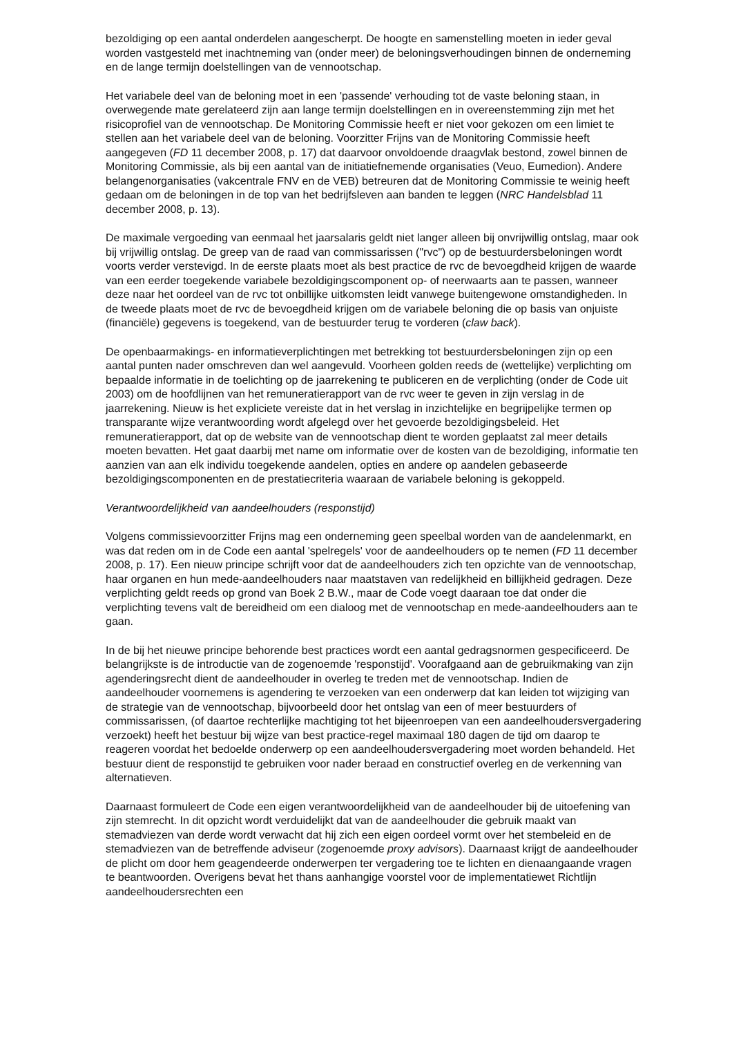bezoldiging op een aantal onderdelen aangescherpt. De hoogte en samenstelling moeten in ieder geval worden vastgesteld met inachtneming van (onder meer) de beloningsverhoudingen binnen de onderneming en de lange termijn doelstellingen van de vennootschap.
Het variabele deel van de beloning moet in een 'passende' verhouding tot de vaste beloning staan, in overwegende mate gerelateerd zijn aan lange termijn doelstellingen en in overeenstemming zijn met het risicoprofiel van de vennootschap. De Monitoring Commissie heeft er niet voor gekozen om een limiet te stellen aan het variabele deel van de beloning. Voorzitter Frijns van de Monitoring Commissie heeft aangegeven (FD 11 december 2008, p. 17) dat daarvoor onvoldoende draagvlak bestond, zowel binnen de Monitoring Commissie, als bij een aantal van de initiatiefnemende organisaties (Veuo, Eumedion). Andere belangenorganisaties (vakcentrale FNV en de VEB) betreuren dat de Monitoring Commissie te weinig heeft gedaan om de beloningen in de top van het bedrijfsleven aan banden te leggen (NRC Handelsblad 11 december 2008, p. 13).
De maximale vergoeding van eenmaal het jaarsalaris geldt niet langer alleen bij onvrijwillig ontslag, maar ook bij vrijwillig ontslag. De greep van de raad van commissarissen ("rvc") op de bestuurdersbeloningen wordt voorts verder verstevigd. In de eerste plaats moet als best practice de rvc de bevoegdheid krijgen de waarde van een eerder toegekende variabele bezoldigingscomponent op- of neerwaarts aan te passen, wanneer deze naar het oordeel van de rvc tot onbillijke uitkomsten leidt vanwege buitengewone omstandigheden. In de tweede plaats moet de rvc de bevoegdheid krijgen om de variabele beloning die op basis van onjuiste (financiële) gegevens is toegekend, van de bestuurder terug te vorderen (claw back).
De openbaarmakings- en informatieverplichtingen met betrekking tot bestuurdersbeloningen zijn op een aantal punten nader omschreven dan wel aangevuld. Voorheen golden reeds de (wettelijke) verplichting om bepaalde informatie in de toelichting op de jaarrekening te publiceren en de verplichting (onder de Code uit 2003) om de hoofdlijnen van het remuneratierapport van de rvc weer te geven in zijn verslag in de jaarrekening. Nieuw is het expliciete vereiste dat in het verslag in inzichtelijke en begrijpelijke termen op transparante wijze verantwoording wordt afgelegd over het gevoerde bezoldigingsbeleid. Het remuneratierapport, dat op de website van de vennootschap dient te worden geplaatst zal meer details moeten bevatten. Het gaat daarbij met name om informatie over de kosten van de bezoldiging, informatie ten aanzien van aan elk individu toegekende aandelen, opties en andere op aandelen gebaseerde bezoldigingscomponenten en de prestatiecriteria waaraan de variabele beloning is gekoppeld.
Verantwoordelijkheid van aandeelhouders (responstijd)
Volgens commissievoorzitter Frijns mag een onderneming geen speelbal worden van de aandelenmarkt, en was dat reden om in de Code een aantal 'spelregels' voor de aandeelhouders op te nemen (FD 11 december 2008, p. 17). Een nieuw principe schrijft voor dat de aandeelhouders zich ten opzichte van de vennootschap, haar organen en hun mede-aandeelhouders naar maatstaven van redelijkheid en billijkheid gedragen. Deze verplichting geldt reeds op grond van Boek 2 B.W., maar de Code voegt daaraan toe dat onder die verplichting tevens valt de bereidheid om een dialoog met de vennootschap en mede-aandeelhouders aan te gaan.
In de bij het nieuwe principe behorende best practices wordt een aantal gedragsnormen gespecificeerd. De belangrijkste is de introductie van de zogenoemde 'responstijd'. Voorafgaand aan de gebruikmaking van zijn agenderingsrecht dient de aandeelhouder in overleg te treden met de vennootschap. Indien de aandeelhouder voornemens is agendering te verzoeken van een onderwerp dat kan leiden tot wijziging van de strategie van de vennootschap, bijvoorbeeld door het ontslag van een of meer bestuurders of commissarissen, (of daartoe rechterlijke machtiging tot het bijeenroepen van een aandeelhoudersvergadering verzoekt) heeft het bestuur bij wijze van best practice-regel maximaal 180 dagen de tijd om daarop te reageren voordat het bedoelde onderwerp op een aandeelhoudersvergadering moet worden behandeld. Het bestuur dient de responstijd te gebruiken voor nader beraad en constructief overleg en de verkenning van alternatieven.
Daarnaast formuleert de Code een eigen verantwoordelijkheid van de aandeelhouder bij de uitoefening van zijn stemrecht. In dit opzicht wordt verduidelijkt dat van de aandeelhouder die gebruik maakt van stemadviezen van derde wordt verwacht dat hij zich een eigen oordeel vormt over het stembeleid en de stemadviezen van de betreffende adviseur (zogenoemde proxy advisors). Daarnaast krijgt de aandeelhouder de plicht om door hem geagendeerde onderwerpen ter vergadering toe te lichten en dienaangaande vragen te beantwoorden. Overigens bevat het thans aanhangige voorstel voor de implementatiewet Richtlijn aandeelhoudersrechten een